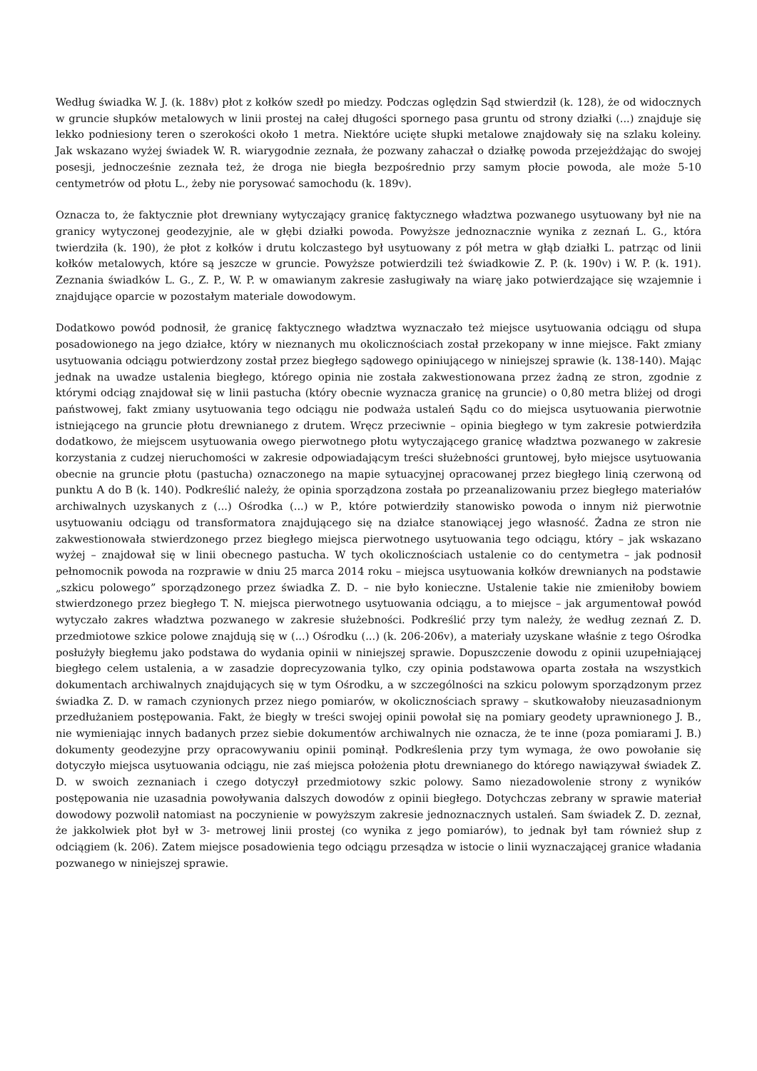Według świadka W. J. (k. 188v) płot z kołków szedł po miedzy. Podczas oględzin Sąd stwierdził (k. 128), że od widocznych w gruncie słupków metalowych w linii prostej na całej długości spornego pasa gruntu od strony działki (...) znajduje się lekko podniesiony teren o szerokości około 1 metra. Niektóre ucięte słupki metalowe znajdowały się na szlaku koleiny. Jak wskazano wyżej świadek W. R. wiarygodnie zeznała, że pozwany zahaczał o działkę powoda przejeżdżając do swojej posesji, jednocześnie zeznała też, że droga nie biegła bezpośrednio przy samym płocie powoda, ale może 5-10 centymetrów od płotu L., żeby nie porysować samochodu (k. 189v).
Oznacza to, że faktycznie płot drewniany wytyczający granicę faktycznego władztwa pozwanego usytuowany był nie na granicy wytyczonej geodezyjnie, ale w głębi działki powoda. Powyższe jednoznacznie wynika z zeznań L. G., która twierdziła (k. 190), że płot z kołków i drutu kolczastego był usytuowany z pół metra w głąb działki L. patrząc od linii kołków metalowych, które są jeszcze w gruncie. Powyższe potwierdzili też świadkowie Z. P. (k. 190v) i W. P. (k. 191). Zeznania świadków L. G., Z. P., W. P. w omawianym zakresie zasługiwały na wiarę jako potwierdzające się wzajemnie i znajdujące oparcie w pozostałym materiale dowodowym.
Dodatkowo powód podnosił, że granicę faktycznego władztwa wyznaczało też miejsce usytuowania odciągu od słupa posadowionego na jego działce, który w nieznanych mu okolicznościach został przekopany w inne miejsce. Fakt zmiany usytuowania odciągu potwierdzony został przez biegłego sądowego opiniującego w niniejszej sprawie (k. 138-140). Mając jednak na uwadze ustalenia biegłego, którego opinia nie została zakwestionowana przez żadną ze stron, zgodnie z którymi odciąg znajdował się w linii pastucha (który obecnie wyznacza granicę na gruncie) o 0,80 metra bliżej od drogi państwowej, fakt zmiany usytuowania tego odciągu nie podważa ustaleń Sądu co do miejsca usytuowania pierwotnie istniejącego na gruncie płotu drewnianego z drutem. Wręcz przeciwnie – opinia biegłego w tym zakresie potwierdziła dodatkowo, że miejscem usytuowania owego pierwotnego płotu wytyczającego granicę władztwa pozwanego w zakresie korzystania z cudzej nieruchomości w zakresie odpowiadającym treści służebności gruntowej, było miejsce usytuowania obecnie na gruncie płotu (pastucha) oznaczonego na mapie sytuacyjnej opracowanej przez biegłego linią czerwoną od punktu A do B (k. 140). Podkreślić należy, że opinia sporządzona została po przeanalizowaniu przez biegłego materiałów archiwalnych uzyskanych z (...) Ośrodka (...) w P., które potwierdziły stanowisko powoda o innym niż pierwotnie usytuowaniu odciągu od transformatora znajdującego się na działce stanowiącej jego własność. Żadna ze stron nie zakwestionowała stwierdzonego przez biegłego miejsca pierwotnego usytuowania tego odciągu, który – jak wskazano wyżej – znajdował się w linii obecnego pastucha. W tych okolicznościach ustalenie co do centymetra – jak podnosił pełnomocnik powoda na rozprawie w dniu 25 marca 2014 roku – miejsca usytuowania kołków drewnianych na podstawie „szkicu polowego” sporządzonego przez świadka Z. D. – nie było konieczne. Ustalenie takie nie zmieniłoby bowiem stwierdzonego przez biegłego T. N. miejsca pierwotnego usytuowania odciągu, a to miejsce – jak argumentował powód wytyczało zakres władztwa pozwanego w zakresie służebności. Podkreślić przy tym należy, że według zeznań Z. D. przedmiotowe szkice polowe znajdują się w (...) Ośrodku (...) (k. 206-206v), a materiały uzyskane właśnie z tego Ośrodka posłużyły biegłemu jako podstawa do wydania opinii w niniejszej sprawie. Dopuszczenie dowodu z opinii uzupełniającej biegłego celem ustalenia, a w zasadzie doprecyzowania tylko, czy opinia podstawowa oparta została na wszystkich dokumentach archiwalnych znajdujących się w tym Ośrodku, a w szczególności na szkicu polowym sporządzonym przez świadka Z. D. w ramach czynionych przez niego pomiarów, w okolicznościach sprawy – skutkowałoby nieuzasadnionym przedłużaniem postępowania. Fakt, że biegły w treści swojej opinii powołał się na pomiary geodety uprawnionego J. B., nie wymieniając innych badanych przez siebie dokumentów archiwalnych nie oznacza, że te inne (poza pomiarami J. B.) dokumenty geodezyjne przy opracowywaniu opinii pominął. Podkreślenia przy tym wymaga, że owo powołanie się dotyczyło miejsca usytuowania odciągu, nie zaś miejsca położenia płotu drewnianego do którego nawiązywał świadek Z. D. w swoich zeznaniach i czego dotyczył przedmiotowy szkic polowy. Samo niezadowolenie strony z wyników postępowania nie uzasadnia powoływania dalszych dowodów z opinii biegłego. Dotychczas zebrany w sprawie materiał dowodowy pozwolił natomiast na poczynienie w powyższym zakresie jednoznacznych ustaleń. Sam świadek Z. D. zeznał, że jakkolwiek płot był w 3- metrowej linii prostej (co wynika z jego pomiarów), to jednak był tam również słup z odciągiem (k. 206). Zatem miejsce posadowienia tego odciągu przesądza w istocie o linii wyznaczającej granice władania pozwanego w niniejszej sprawie.